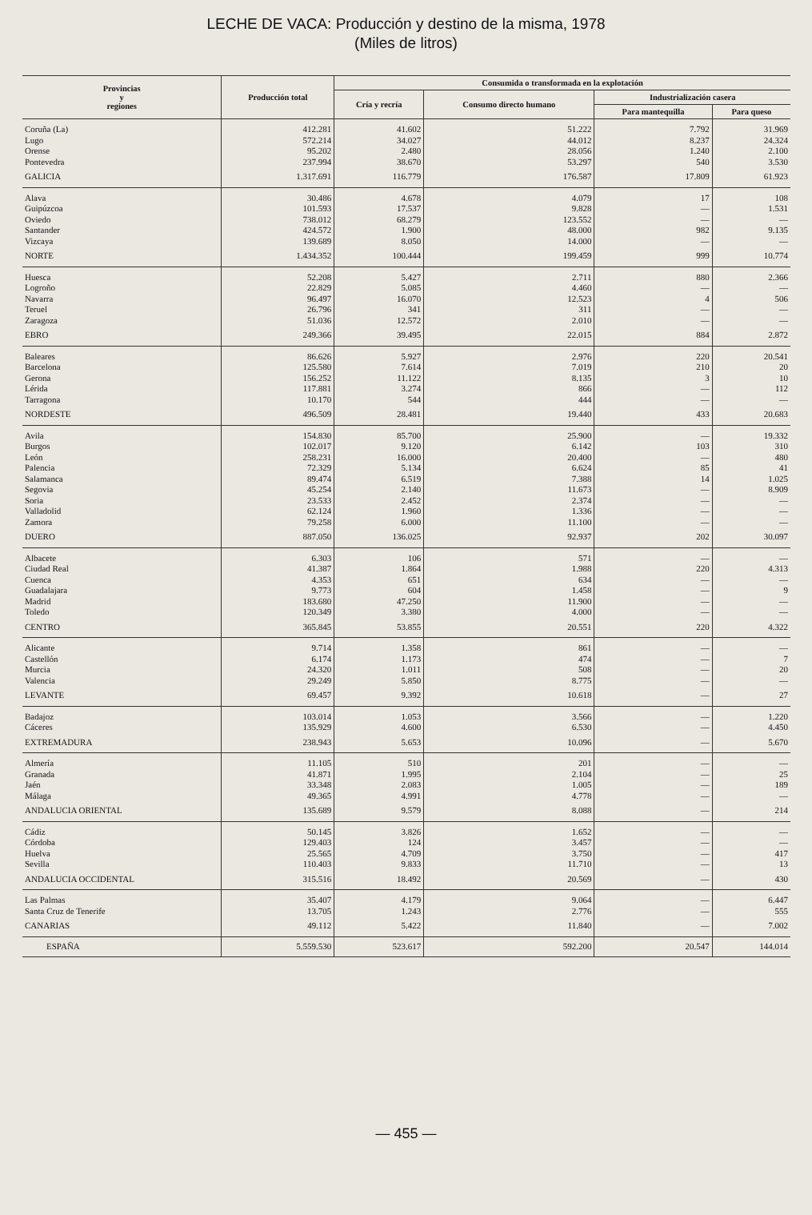LECHE DE VACA: Producción y destino de la misma, 1978
(Miles de litros)
| Provincias y regiones | Producción total | Consumida o transformada en la explotación | | | |
| --- | --- | --- | --- | --- | --- |
| | | Cría y recría | Consumo directo humano | Industrialización casera | |
| | | | | Para mantequilla | Para queso |
| Coruña (La) | 412.281 | 41.602 | 51.222 | 7.792 | 31.969 |
| Lugo | 572.214 | 34.027 | 44.012 | 8.237 | 24.324 |
| Orense | 95.202 | 2.480 | 28.056 | 1.240 | 2.100 |
| Pontevedra | 237.994 | 38.670 | 53.297 | 540 | 3.530 |
| GALICIA | 1.317.691 | 116.779 | 176.587 | 17.809 | 61.923 |
| Alava | 30.486 | 4.678 | 4.079 | 17 | 108 |
| Guipúzcoa | 101.593 | 17.537 | 9.828 | — | 1.531 |
| Oviedo | 738.012 | 68.279 | 123.552 | — | — |
| Santander | 424.572 | 1.900 | 48.000 | 982 | 9.135 |
| Vizcaya | 139.689 | 8.050 | 14.000 | — | — |
| NORTE | 1.434.352 | 100.444 | 199.459 | 999 | 10.774 |
| Huesca | 52.208 | 5.427 | 2.711 | 880 | 2.366 |
| Logroño | 22.829 | 5.085 | 4.460 | — | — |
| Navarra | 96.497 | 16.070 | 12.523 | 4 | 506 |
| Teruel | 26.796 | 341 | 311 | — | — |
| Zaragoza | 51.036 | 12.572 | 2.010 | — | — |
| EBRO | 249.366 | 39.495 | 22.015 | 884 | 2.872 |
| Baleares | 86.626 | 5.927 | 2.976 | 220 | 20.541 |
| Barcelona | 125.580 | 7.614 | 7.019 | 210 | 20 |
| Gerona | 156.252 | 11.122 | 8.135 | 3 | 10 |
| Lérida | 117.881 | 3.274 | 866 | — | 112 |
| Tarragona | 10.170 | 544 | 444 | — | — |
| NORDESTE | 496.509 | 28.481 | 19.440 | 433 | 20.683 |
| Avila | 154.830 | 85.700 | 25.900 | — | 19.332 |
| Burgos | 102.017 | 9.120 | 6.142 | 103 | 310 |
| León | 258.231 | 16.000 | 20.400 | — | 480 |
| Palencia | 72.329 | 5.134 | 6.624 | 85 | 41 |
| Salamanca | 89.474 | 6.519 | 7.388 | 14 | 1.025 |
| Segovia | 45.254 | 2.140 | 11.673 | — | 8.909 |
| Soria | 23.533 | 2.452 | 2.374 | — | — |
| Valladolid | 62.124 | 1.960 | 1.336 | — | — |
| Zamora | 79.258 | 6.000 | 11.100 | — | — |
| DUERO | 887.050 | 136.025 | 92.937 | 202 | 30.097 |
| Albacete | 6.303 | 106 | 571 | — | — |
| Ciudad Real | 41.387 | 1.864 | 1.988 | 220 | 4.313 |
| Cuenca | 4.353 | 651 | 634 | — | — |
| Guadalajara | 9.773 | 604 | 1.458 | — | 9 |
| Madrid | 183.680 | 47.250 | 11.900 | — | — |
| Toledo | 120.349 | 3.380 | 4.000 | — | — |
| CENTRO | 365.845 | 53.855 | 20.551 | 220 | 4.322 |
| Alicante | 9.714 | 1.358 | 861 | — | — |
| Castellón | 6.174 | 1.173 | 474 | — | 7 |
| Murcia | 24.320 | 1.011 | 508 | — | 20 |
| Valencia | 29.249 | 5.850 | 8.775 | — | — |
| LEVANTE | 69.457 | 9.392 | 10.618 | — | 27 |
| Badajoz | 103.014 | 1.053 | 3.566 | — | 1.220 |
| Cáceres | 135.929 | 4.600 | 6.530 | — | 4.450 |
| EXTREMADURA | 238.943 | 5.653 | 10.096 | — | 5.670 |
| Almería | 11.105 | 510 | 201 | — | — |
| Granada | 41.871 | 1.995 | 2.104 | — | 25 |
| Jaén | 33.348 | 2.083 | 1.005 | — | 189 |
| Málaga | 49.365 | 4.991 | 4.778 | — | — |
| ANDALUCIA ORIENTAL | 135.689 | 9.579 | 8.088 | — | 214 |
| Cádiz | 50.145 | 3.826 | 1.652 | — | — |
| Córdoba | 129.403 | 124 | 3.457 | — | — |
| Huelva | 25.565 | 4.709 | 3.750 | — | 417 |
| Sevilla | 110.403 | 9.833 | 11.710 | — | 13 |
| ANDALUCIA OCCIDENTAL | 315.516 | 18.492 | 20.569 | — | 430 |
| Las Palmas | 35.407 | 4.179 | 9.064 | — | 6.447 |
| Santa Cruz de Tenerife | 13.705 | 1.243 | 2.776 | — | 555 |
| CANARIAS | 49.112 | 5.422 | 11.840 | — | 7.002 |
| ESPAÑA | 5.559.530 | 523.617 | 592.200 | 20.547 | 144.014 |
— 455 —